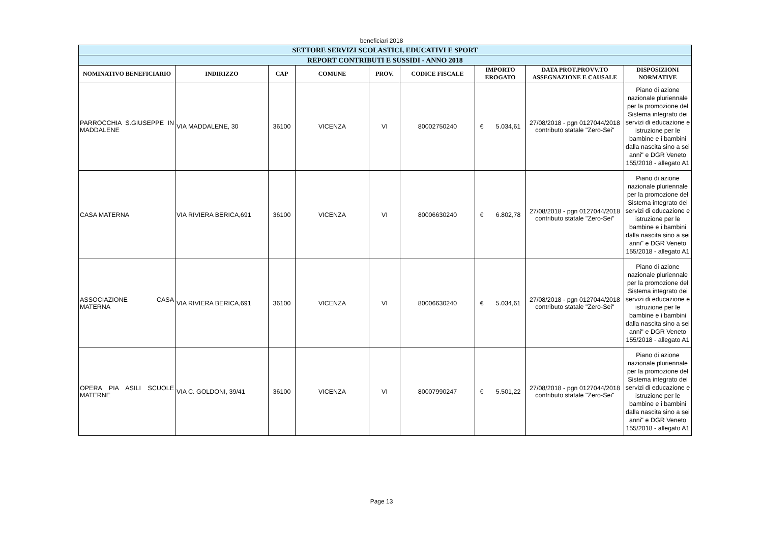beneficiari 2018
| SETTORE SERVIZI SCOLASTICI, EDUCATIVI E SPORT | | | | | | | | |
| --- | --- | --- | --- | --- | --- | --- | --- | --- |
| REPORT CONTRIBUTI E SUSSIDI - ANNO 2018 | | | | | | | | |
| NOMINATIVO BENEFICIARIO | INDIRIZZO | CAP | COMUNE | PROV. | CODICE FISCALE | IMPORTO EROGATO | DATA PROT.PROVV.TO ASSEGNAZIONE E CAUSALE | DISPOSIZIONI NORMATIVE |
| PARROCCHIA S.GIUSEPPE IN MADDALENE | VIA MADDALENE, 30 | 36100 | VICENZA | VI | 80002750240 | € 5.034,61 | 27/08/2018 - pgn 0127044/2018 contributo statale "Zero-Sei" | Piano di azione nazionale pluriennale per la promozione del Sistema integrato dei servizi di educazione e istruzione per le bambine e i bambini dalla nascita sino a sei anni" e DGR Veneto 155/2018 - allegato A1 |
| CASA MATERNA | VIA RIVIERA BERICA,691 | 36100 | VICENZA | VI | 80006630240 | € 6.802,78 | 27/08/2018 - pgn 0127044/2018 contributo statale "Zero-Sei" | Piano di azione nazionale pluriennale per la promozione del Sistema integrato dei servizi di educazione e istruzione per le bambine e i bambini dalla nascita sino a sei anni" e DGR Veneto 155/2018 - allegato A1 |
| ASSOCIAZIONE CASA MATERNA | VIA RIVIERA BERICA,691 | 36100 | VICENZA | VI | 80006630240 | € 5.034,61 | 27/08/2018 - pgn 0127044/2018 contributo statale "Zero-Sei" | Piano di azione nazionale pluriennale per la promozione del Sistema integrato dei servizi di educazione e istruzione per le bambine e i bambini dalla nascita sino a sei anni" e DGR Veneto 155/2018 - allegato A1 |
| OPERA PIA ASILI SCUOLE MATERNE | VIA C. GOLDONI, 39/41 | 36100 | VICENZA | VI | 80007990247 | € 5.501,22 | 27/08/2018 - pgn 0127044/2018 contributo statale "Zero-Sei" | Piano di azione nazionale pluriennale per la promozione del Sistema integrato dei servizi di educazione e istruzione per le bambine e i bambini dalla nascita sino a sei anni" e DGR Veneto 155/2018 - allegato A1 |
Page 13